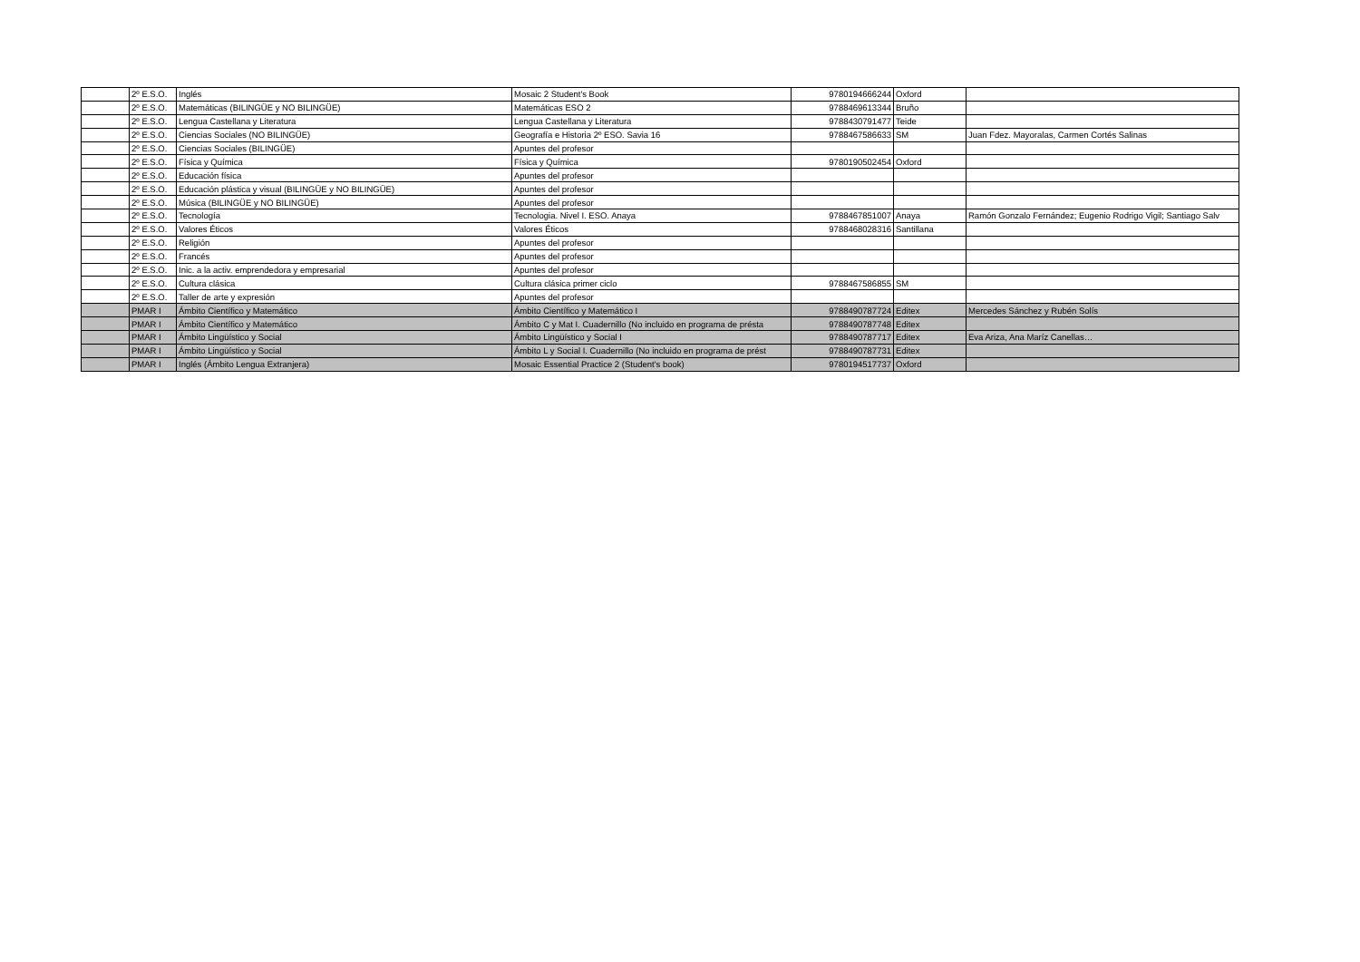| | 2º E.S.O. | Inglés | Mosaic 2 Student's Book | 9780194666244 | Oxford | |
| | 2º E.S.O. | Matemáticas (BILINGÜE y NO BILINGÜE) | Matemáticas ESO 2 | 9788469613344 | Bruño | |
| | 2º E.S.O. | Lengua Castellana y Literatura | Lengua Castellana y Literatura | 9788430791477 | Teide | |
| | 2º E.S.O. | Ciencias Sociales (NO BILINGÜE) | Geografía e Historia 2º ESO. Savia 16 | 9788467586633 | SM | Juan Fdez. Mayoralas, Carmen Cortés Salinas |
| | 2º E.S.O. | Ciencias Sociales (BILINGÜE) | Apuntes del profesor | | | |
| | 2º E.S.O. | Física y Química | Física y Química | 9780190502454 | Oxford | |
| | 2º E.S.O. | Educación física | Apuntes del profesor | | | |
| | 2º E.S.O. | Educación plástica y visual (BILINGÜE y NO BILINGÜE) | Apuntes del profesor | | | |
| | 2º E.S.O. | Música (BILINGÜE y NO BILINGÜE) | Apuntes del profesor | | | |
| | 2º E.S.O. | Tecnología | Tecnologia. Nivel I. ESO. Anaya | 9788467851007 | Anaya | Ramón Gonzalo Fernández; Eugenio Rodrigo Vigil; Santiago Salv |
| | 2º E.S.O. | Valores Éticos | Valores Éticos | 9788468028316 | Santillana | |
| | 2º E.S.O. | Religión | Apuntes del profesor | | | |
| | 2º E.S.O. | Francés | Apuntes del profesor | | | |
| | 2º E.S.O. | Inic. a la activ. emprendedora y empresarial | Apuntes del profesor | | | |
| | 2º E.S.O. | Cultura clásica | Cultura clásica primer ciclo | 9788467586855 | SM | |
| | 2º E.S.O. | Taller de arte y expresión | Apuntes del profesor | | | |
| | PMAR I | Ámbito Científico y Matemático | Ámbito Científico y Matemático I | 9788490787724 | Editex | Mercedes Sánchez y Rubén Solís |
| | PMAR I | Ámbito Científico y Matemático | Ámbito C y Mat I. Cuadernillo (No incluido en programa de présta | 9788490787748 | Editex | |
| | PMAR I | Ámbito Lingüístico y Social | Ámbito Lingüístico y Social I | 9788490787717 | Editex | Eva Ariza, Ana Maríz Canellas… |
| | PMAR I | Ámbito Lingüístico y Social | Ámbito L y Social I. Cuadernillo (No incluido en programa de prést | 9788490787731 | Editex | |
| | PMAR I | Inglés (Ámbito Lengua Extranjera) | Mosaic Essential Practice 2 (Student's book) | 9780194517737 | Oxford | |